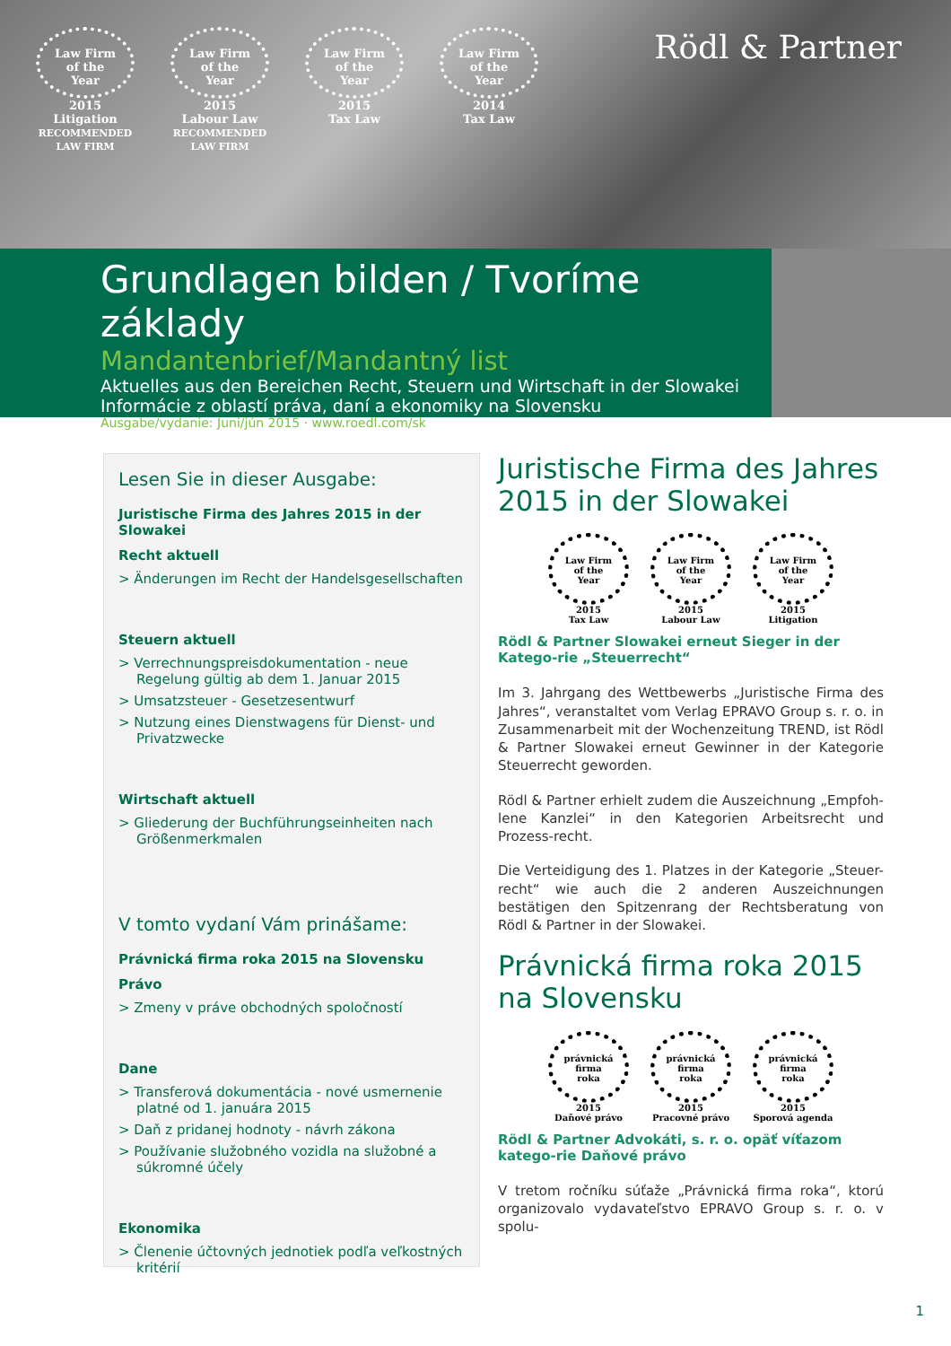Law Firm
of the
Year
2015
Litigation
RECOMMENDED LAW FIRM
Law Firm
of the
Year
2015
Labour Law
RECOMMENDED LAW FIRM
Law Firm
of the
Year
2015
Tax Law
Law Firm
of the
Year
2014
Tax Law
Rödl & Partner
Grundlagen bilden / Tvoríme základy
Mandantenbrief/Mandantný list
Aktuelles aus den Bereichen Recht, Steuern und Wirtschaft in der Slowakei
Informácie z oblastí práva, daní a ekonomiky na Slovensku
Ausgabe/vydanie: Juni/jún 2015 · www.roedl.com/sk
Lesen Sie in dieser Ausgabe:
Juristische Firma des Jahres 2015 in der Slowakei
Recht aktuell
> Änderungen im Recht der Handelsgesellschaften
Steuern aktuell
> Verrechnungspreisdokumentation - neue Regelung gültig ab dem 1. Januar 2015
> Umsatzsteuer - Gesetzesentwurf
> Nutzung eines Dienstwagens für Dienst- und Privatzwecke
Wirtschaft aktuell
> Gliederung der Buchführungseinheiten nach Größenmerkmalen
V tomto vydaní Vám prinášame:
Právnická firma roka 2015 na Slovensku
Právo
> Zmeny v práve obchodných spoločností
Dane
> Transferová dokumentácia - nové usmernenie platné od 1. januára 2015
> Daň z pridanej hodnoty - návrh zákona
> Používanie služobného vozidla na služobné a súkromné účely
Ekonomika
> Členenie účtovných jednotiek podľa veľkostných kritérií
Juristische Firma des Jahres 2015 in der Slowakei
Law Firm
of the
Year
2015
Tax Law
Law Firm
of the
Year
2015
Labour Law
Law Firm
of the
Year
2015
Litigation
Rödl & Partner Slowakei erneut Sieger in der Katego-rie „Steuerrecht“
Im 3. Jahrgang des Wettbewerbs „Juristische Firma des Jahres“, veranstaltet vom Verlag EPRAVO Group s. r. o. in Zusammenarbeit mit der Wochenzeitung TREND, ist Rödl & Partner Slowakei erneut Gewinner in der Kategorie Steuerrecht geworden.
Rödl & Partner erhielt zudem die Auszeichnung „Empfoh-lene Kanzlei“ in den Kategorien Arbeitsrecht und Prozess-recht.
Die Verteidigung des 1. Platzes in der Kategorie „Steuer-recht“ wie auch die 2 anderen Auszeichnungen bestätigen den Spitzenrang der Rechtsberatung von Rödl & Partner in der Slowakei.
Právnická firma roka 2015 na Slovensku
právnická
firma
roka
2015
Daňové právo
právnická
firma
roka
2015
Pracovné právo
právnická
firma
roka
2015
Sporová agenda
Rödl & Partner Advokáti, s. r. o. opäť víťazom katego-rie Daňové právo
V tretom ročníku súťaže „Právnická firma roka“, ktorú organizovalo vydavateľstvo EPRAVO Group s. r. o. v spolu-
1